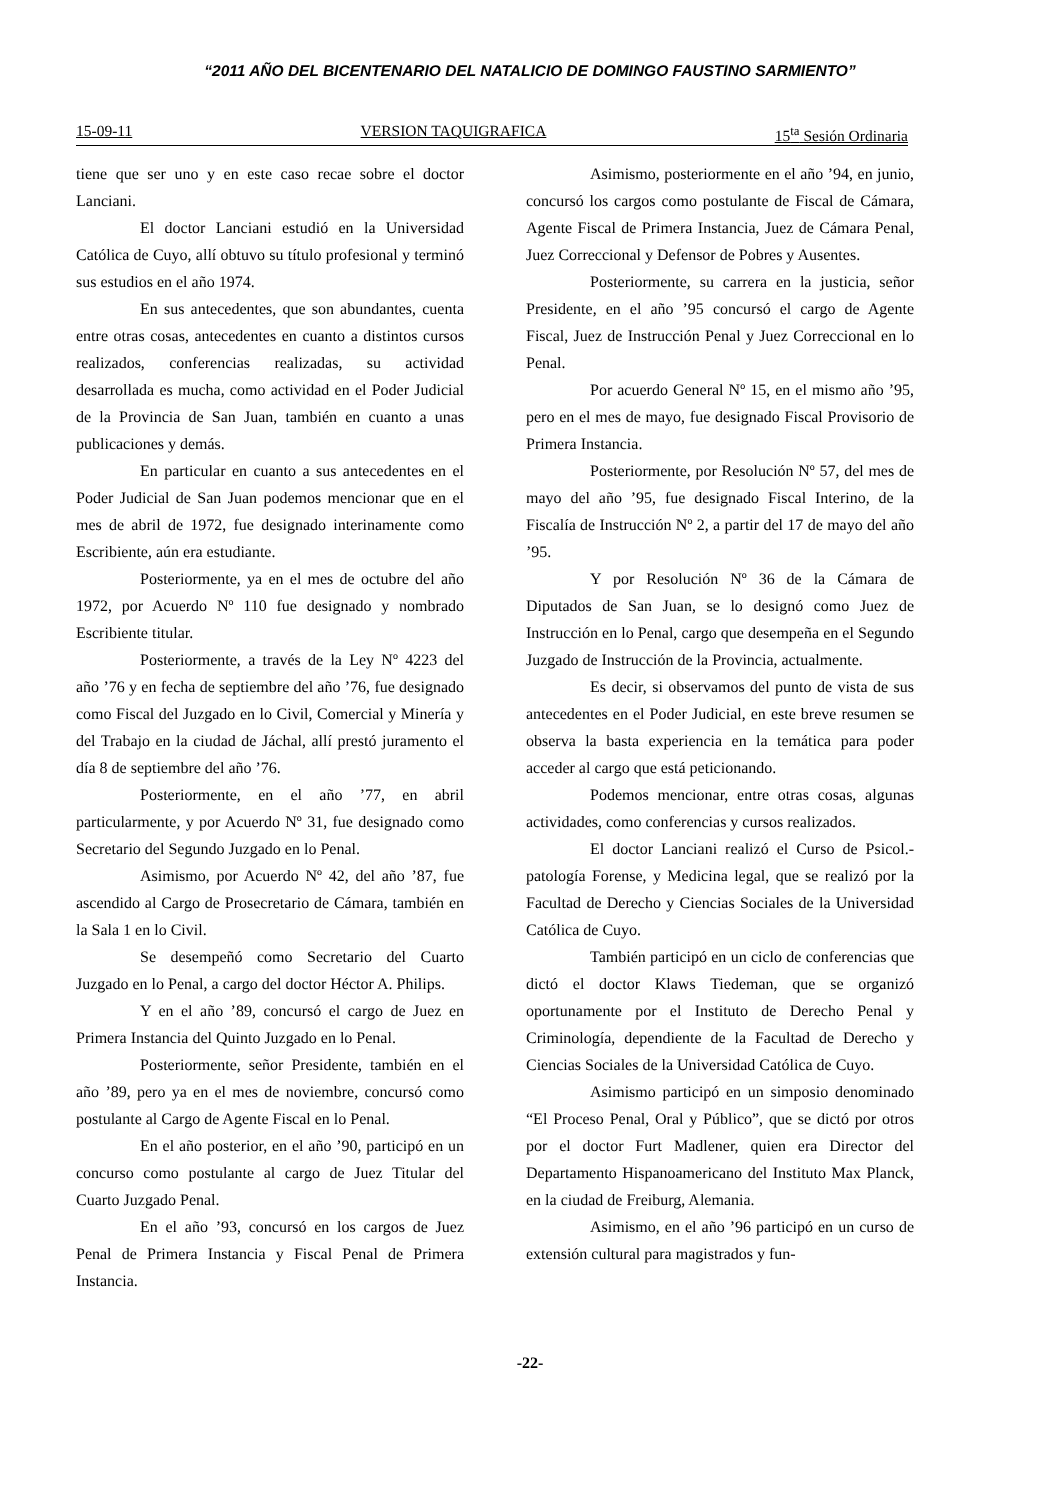“2011 AÑO DEL BICENTENARIO DEL NATALICIO DE DOMINGO FAUSTINO SARMIENTO”
15-09-11 VERSION TAQUIGRAFICA 15<sup>ta</sup> Sesión Ordinaria
tiene que ser uno y en este caso recae sobre el doctor Lanciani.
El doctor Lanciani estudió en la Universidad Católica de Cuyo, allí obtuvo su título profesional y terminó sus estudios en el año 1974.
En sus antecedentes, que son abundantes, cuenta entre otras cosas, antecedentes en cuanto a distintos cursos realizados, conferencias realizadas, su actividad desarrollada es mucha, como actividad en el Poder Judicial de la Provincia de San Juan, también en cuanto a unas publicaciones y demás.
En particular en cuanto a sus antecedentes en el Poder Judicial de San Juan podemos mencionar que en el mes de abril de 1972, fue designado interinamente como Escribiente, aún era estudiante.
Posteriormente, ya en el mes de octubre del año 1972, por Acuerdo Nº 110 fue designado y nombrado Escribiente titular.
Posteriormente, a través de la Ley Nº 4223 del año ’76 y en fecha de septiembre del año ’76, fue designado como Fiscal del Juzgado en lo Civil, Comercial y Minería y del Trabajo en la ciudad de Jáchal, allí prestó juramento el día 8 de septiembre del año ’76.
Posteriormente, en el año ’77, en abril particularmente, y por Acuerdo Nº 31, fue designado como Secretario del Segundo Juzgado en lo Penal.
Asimismo, por Acuerdo Nº 42, del año ’87, fue ascendido al Cargo de Prosecretario de Cámara, también en la Sala 1 en lo Civil.
Se desempeñó como Secretario del Cuarto Juzgado en lo Penal, a cargo del doctor Héctor A. Philips.
Y en el año ’89, concursó el cargo de Juez en Primera Instancia del Quinto Juzgado en lo Penal.
Posteriormente, señor Presidente, también en el año ’89, pero ya en el mes de noviembre, concursó como postulante al Cargo de Agente Fiscal en lo Penal.
En el año posterior, en el año ’90, participó en un concurso como postulante al cargo de Juez Titular del Cuarto Juzgado Penal.
En el año ’93, concursó en los cargos de Juez Penal de Primera Instancia y Fiscal Penal de Primera Instancia.
Asimismo, posteriormente en el año ’94, en junio, concursó los cargos como postulante de Fiscal de Cámara, Agente Fiscal de Primera Instancia, Juez de Cámara Penal, Juez Correccional y Defensor de Pobres y Ausentes.
Posteriormente, su carrera en la justicia, señor Presidente, en el año ’95 concursó el cargo de Agente Fiscal, Juez de Instrucción Penal y Juez Correccional en lo Penal.
Por acuerdo General Nº 15, en el mismo año ’95, pero en el mes de mayo, fue designado Fiscal Provisorio de Primera Instancia.
Posteriormente, por Resolución Nº 57, del mes de mayo del año ’95, fue designado Fiscal Interino, de la Fiscalía de Instrucción Nº 2, a partir del 17 de mayo del año ’95.
Y por Resolución Nº 36 de la Cámara de Diputados de San Juan, se lo designó como Juez de Instrucción en lo Penal, cargo que desempeña en el Segundo Juzgado de Instrucción de la Provincia, actualmente.
Es decir, si observamos del punto de vista de sus antecedentes en el Poder Judicial, en este breve resumen se observa la basta experiencia en la temática para poder acceder al cargo que está peticionando.
Podemos mencionar, entre otras cosas, algunas actividades, como conferencias y cursos realizados.
El doctor Lanciani realizó el Curso de Psicol.-patología Forense, y Medicina legal, que se realizó por la Facultad de Derecho y Ciencias Sociales de la Universidad Católica de Cuyo.
También participó en un ciclo de conferencias que dictó el doctor Klaws Tiedeman, que se organizó oportunamente por el Instituto de Derecho Penal y Criminología, dependiente de la Facultad de Derecho y Ciencias Sociales de la Universidad Católica de Cuyo.
Asimismo participó en un simposio denominado “El Proceso Penal, Oral y Público”, que se dictó por otros por el doctor Furt Madlener, quien era Director del Departamento Hispanoamericano del Instituto Max Planck, en la ciudad de Freiburg, Alemania.
Asimismo, en el año ’96 participó en un curso de extensión cultural para magistrados y fun-
-22-